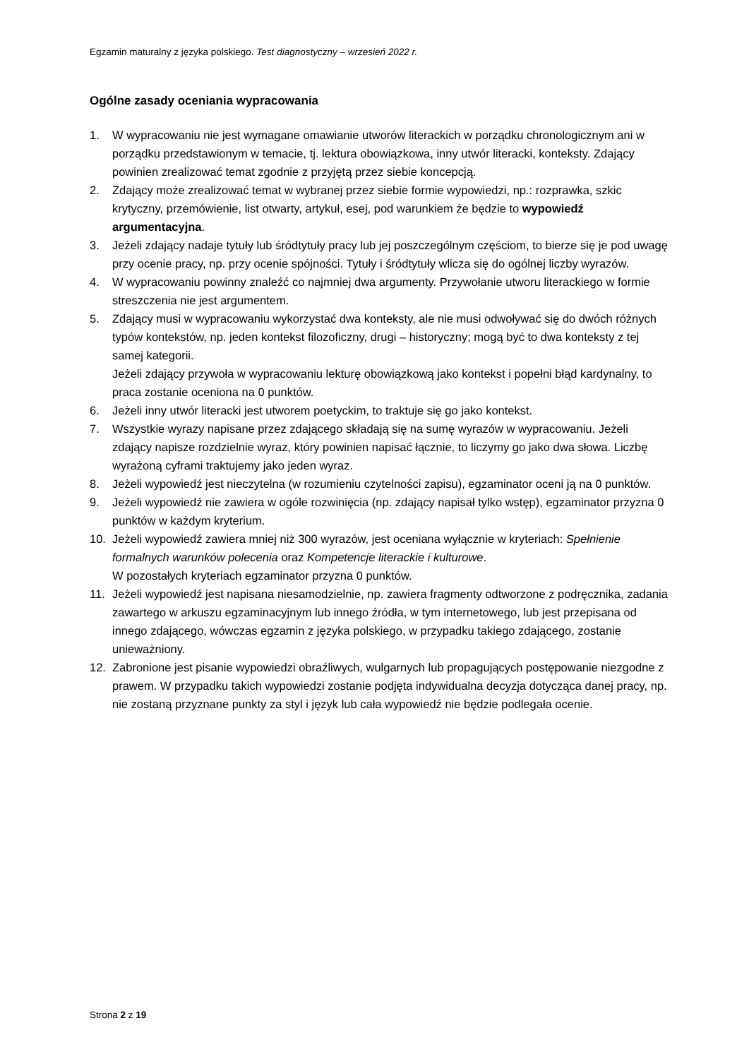Egzamin maturalny z języka polskiego. Test diagnostyczny – wrzesień 2022 r.
Ogólne zasady oceniania wypracowania
1. W wypracowaniu nie jest wymagane omawianie utworów literackich w porządku chronologicznym ani w porządku przedstawionym w temacie, tj. lektura obowiązkowa, inny utwór literacki, konteksty. Zdający powinien zrealizować temat zgodnie z przyjętą przez siebie koncepcją.
2. Zdający może zrealizować temat w wybranej przez siebie formie wypowiedzi, np.: rozprawka, szkic krytyczny, przemówienie, list otwarty, artykuł, esej, pod warunkiem że będzie to wypowiedź argumentacyjna.
3. Jeżeli zdający nadaje tytuły lub śródtytuły pracy lub jej poszczególnym częściom, to bierze się je pod uwagę przy ocenie pracy, np. przy ocenie spójności. Tytuły i śródtytuły wlicza się do ogólnej liczby wyrazów.
4. W wypracowaniu powinny znaleźć co najmniej dwa argumenty. Przywołanie utworu literackiego w formie streszczenia nie jest argumentem.
5. Zdający musi w wypracowaniu wykorzystać dwa konteksty, ale nie musi odwoływać się do dwóch różnych typów kontekstów, np. jeden kontekst filozoficzny, drugi – historyczny; mogą być to dwa konteksty z tej samej kategorii.
Jeżeli zdający przywoła w wypracowaniu lekturę obowiązkową jako kontekst i popełni błąd kardynalny, to praca zostanie oceniona na 0 punktów.
6. Jeżeli inny utwór literacki jest utworem poetyckim, to traktuje się go jako kontekst.
7. Wszystkie wyrazy napisane przez zdającego składają się na sumę wyrazów w wypracowaniu. Jeżeli zdający napisze rozdzielnie wyraz, który powinien napisać łącznie, to liczymy go jako dwa słowa. Liczbę wyrażoną cyframi traktujemy jako jeden wyraz.
8. Jeżeli wypowiedź jest nieczytelna (w rozumieniu czytelności zapisu), egzaminator oceni ją na 0 punktów.
9. Jeżeli wypowiedź nie zawiera w ogóle rozwinięcia (np. zdający napisał tylko wstęp), egzaminator przyzna 0 punktów w każdym kryterium.
10. Jeżeli wypowiedź zawiera mniej niż 300 wyrazów, jest oceniana wyłącznie w kryteriach: Spełnienie formalnych warunków polecenia oraz Kompetencje literackie i kulturowe.
W pozostałych kryteriach egzaminator przyzna 0 punktów.
11. Jeżeli wypowiedź jest napisana niesamodzielnie, np. zawiera fragmenty odtworzone z podręcznika, zadania zawartego w arkuszu egzaminacyjnym lub innego źródła, w tym internetowego, lub jest przepisana od innego zdającego, wówczas egzamin z języka polskiego, w przypadku takiego zdającego, zostanie unieważniony.
12. Zabronione jest pisanie wypowiedzi obraźliwych, wulgarnych lub propagujących postępowanie niezgodne z prawem. W przypadku takich wypowiedzi zostanie podjęta indywidualna decyzja dotycząca danej pracy, np. nie zostaną przyznane punkty za styl i język lub cała wypowiedź nie będzie podlegała ocenie.
Strona 2 z 19